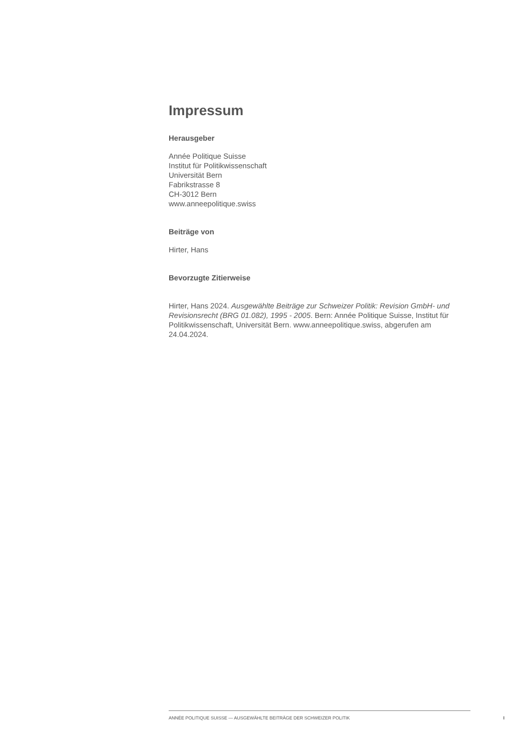Impressum
Herausgeber
Année Politique Suisse
Institut für Politikwissenschaft
Universität Bern
Fabrikstrasse 8
CH-3012 Bern
www.anneepolitique.swiss
Beiträge von
Hirter, Hans
Bevorzugte Zitierweise
Hirter, Hans 2024. Ausgewählte Beiträge zur Schweizer Politik: Revision GmbH- und Revisionsrecht (BRG 01.082), 1995 - 2005. Bern: Année Politique Suisse, Institut für Politikwissenschaft, Universität Bern. www.anneepolitique.swiss, abgerufen am 24.04.2024.
ANNÉE POLITIQUE SUISSE — AUSGEWÄHLTE BEITRÄGE DER SCHWEIZER POLITIK I